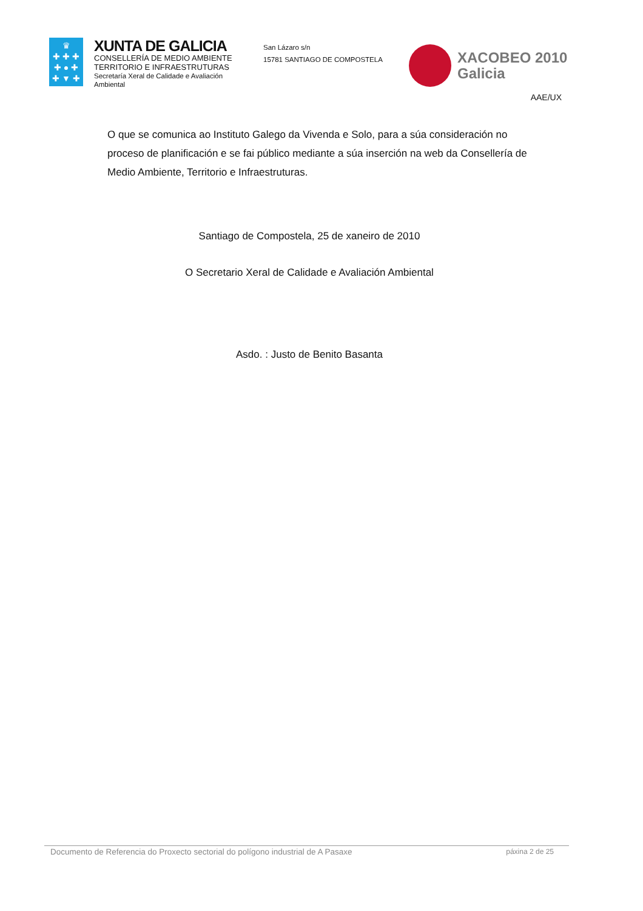♛
✚ ✚ ✚
✚ ● ✚
✚ ▼ ✚
XUNTA DE GALICIA
CONSELLERÍA DE MEDIO AMBIENTE
TERRITORIO E INFRAESTRUTURAS
Secretaría Xeral de Calidade e Avaliación Ambiental
San Lázaro s/n
15781 SANTIAGO DE COMPOSTELA
XACOBEO 2010
Galicia
AAE/UX
O que se comunica ao Instituto Galego da Vivenda e Solo, para a súa consideración no proceso de planificación e se fai público mediante a súa inserción na web da Consellería de Medio Ambiente, Territorio e Infraestruturas.
Santiago de Compostela, 25 de xaneiro de 2010
O Secretario Xeral de Calidade e Avaliación Ambiental
Asdo. : Justo de Benito Basanta
Documento de Referencia do Proxecto sectorial do polígono industrial de A Pasaxe páxina 2 de 25